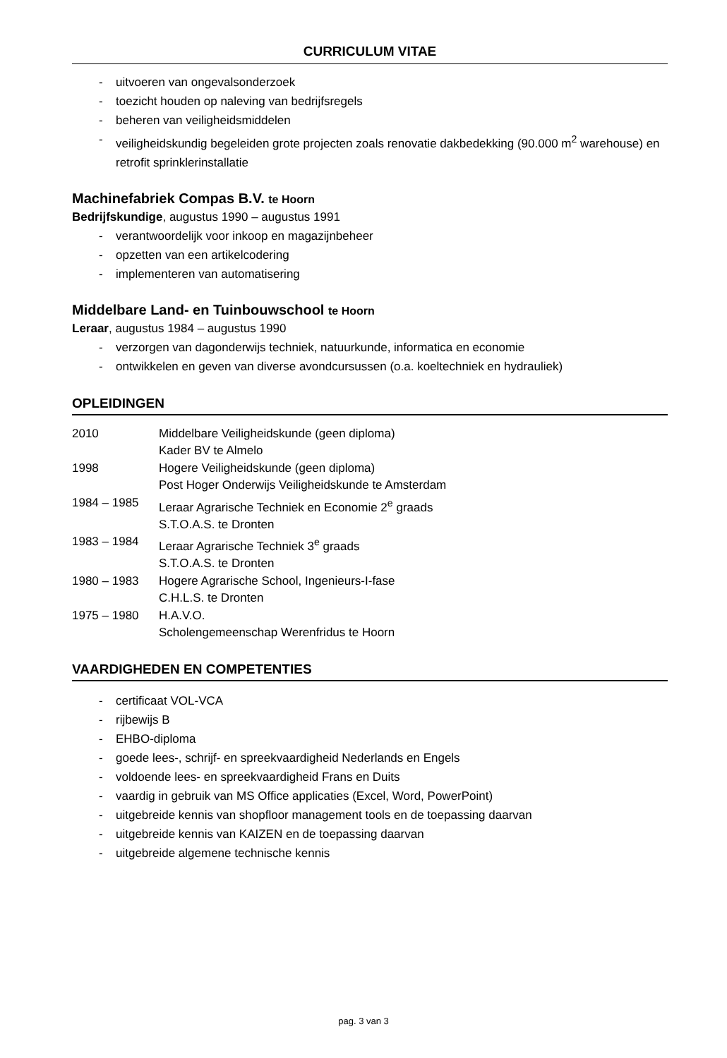CURRICULUM VITAE
- uitvoeren van ongevalsonderzoek
- toezicht houden op naleving van bedrijfsregels
- beheren van veiligheidsmiddelen
- veiligheidskundig begeleiden grote projecten zoals renovatie dakbedekking (90.000 m<sup>2</sup> warehouse) en retrofit sprinklerinstallatie
Machinefabriek Compas B.V. te Hoorn
Bedrijfskundige, augustus 1990 – augustus 1991
- verantwoordelijk voor inkoop en magazijnbeheer
- opzetten van een artikelcodering
- implementeren van automatisering
Middelbare Land- en Tuinbouwschool te Hoorn
Leraar, augustus 1984 – augustus 1990
- verzorgen van dagonderwijs techniek, natuurkunde, informatica en economie
- ontwikkelen en geven van diverse avondcursussen (o.a. koeltechniek en hydrauliek)
OPLEIDINGEN
2010 Middelbare Veiligheidskunde (geen diploma)
Kader BV te Almelo
1998 Hogere Veiligheidskunde (geen diploma)
Post Hoger Onderwijs Veiligheidskunde te Amsterdam
1984 – 1985 Leraar Agrarische Techniek en Economie 2<sup>e</sup> graads
S.T.O.A.S. te Dronten
1983 – 1984 Leraar Agrarische Techniek 3<sup>e</sup> graads
S.T.O.A.S. te Dronten
1980 – 1983 Hogere Agrarische School, Ingenieurs-I-fase
C.H.L.S. te Dronten
1975 – 1980 H.A.V.O.
Scholengemeenschap Werenfridus te Hoorn
VAARDIGHEDEN EN COMPETENTIES
- certificaat VOL-VCA
- rijbewijs B
- EHBO-diploma
- goede lees-, schrijf- en spreekvaardigheid Nederlands en Engels
- voldoende lees- en spreekvaardigheid Frans en Duits
- vaardig in gebruik van MS Office applicaties (Excel, Word, PowerPoint)
- uitgebreide kennis van shopfloor management tools en de toepassing daarvan
- uitgebreide kennis van KAIZEN en de toepassing daarvan
- uitgebreide algemene technische kennis
pag. 3 van 3